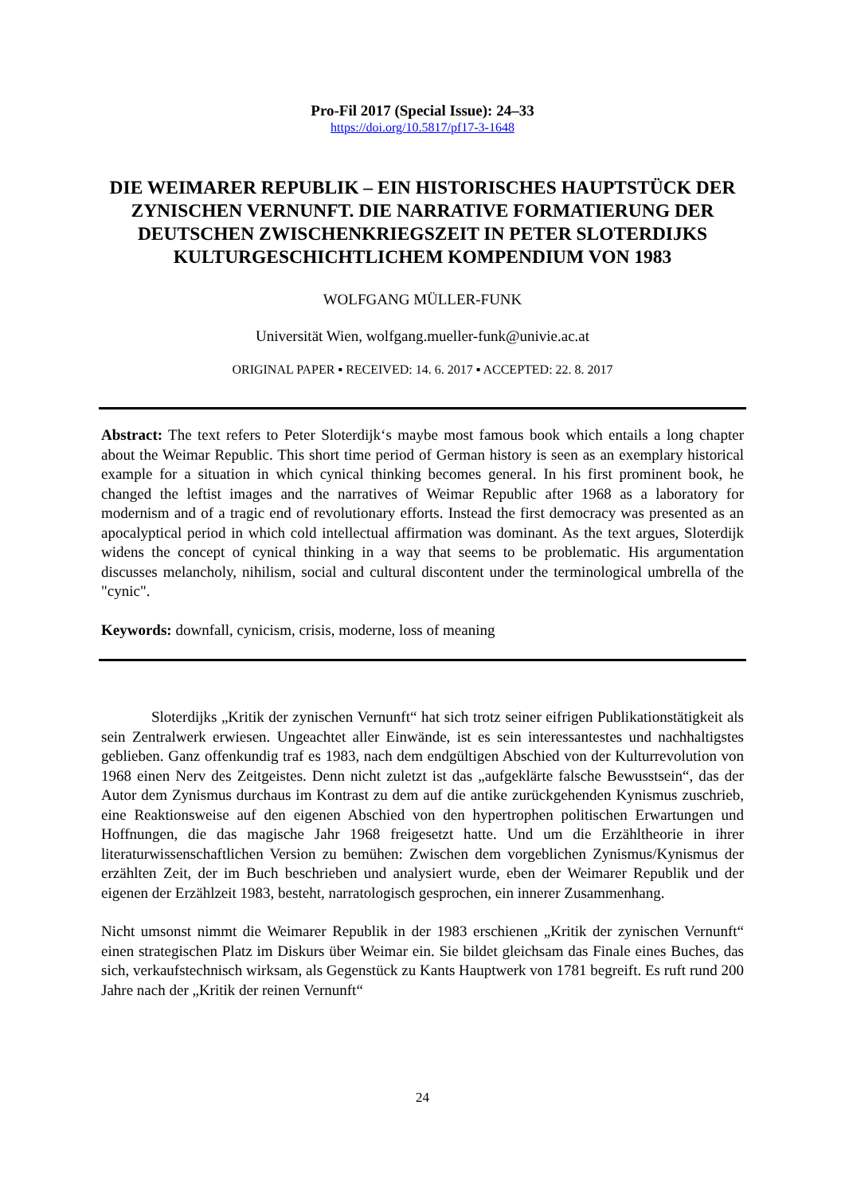Pro-Fil 2017 (Special Issue): 24–33
https://doi.org/10.5817/pf17-3-1648
DIE WEIMARER REPUBLIK – EIN HISTORISCHES HAUPTSTÜCK DER ZYNISCHEN VERNUNFT. DIE NARRATIVE FORMATIERUNG DER DEUTSCHEN ZWISCHENKRIEGSZEIT IN PETER SLOTERDIJKS KULTURGESCHICHTLICHEM KOMPENDIUM VON 1983
WOLFGANG MÜLLER-FUNK
Universität Wien, wolfgang.mueller-funk@univie.ac.at
ORIGINAL PAPER ▪ RECEIVED: 14. 6. 2017 ▪ ACCEPTED: 22. 8. 2017
Abstract: The text refers to Peter Sloterdijk‘s maybe most famous book which entails a long chapter about the Weimar Republic. This short time period of German history is seen as an exemplary historical example for a situation in which cynical thinking becomes general. In his first prominent book, he changed the leftist images and the narratives of Weimar Republic after 1968 as a laboratory for modernism and of a tragic end of revolutionary efforts. Instead the first democracy was presented as an apocalyptical period in which cold intellectual affirmation was dominant. As the text argues, Sloterdijk widens the concept of cynical thinking in a way that seems to be problematic. His argumentation discusses melancholy, nihilism, social and cultural discontent under the terminological umbrella of the "cynic".
Keywords: downfall, cynicism, crisis, moderne, loss of meaning
Sloterdijks „Kritik der zynischen Vernunft“ hat sich trotz seiner eifrigen Publikationstätigkeit als sein Zentralwerk erwiesen. Ungeachtet aller Einwände, ist es sein interessantestes und nachhaltigstes geblieben. Ganz offenkundig traf es 1983, nach dem endgültigen Abschied von der Kulturrevolution von 1968 einen Nerv des Zeitgeistes. Denn nicht zuletzt ist das „aufgeklärte falsche Bewusstsein“, das der Autor dem Zynismus durchaus im Kontrast zu dem auf die antike zurückgehenden Kynismus zuschrieb, eine Reaktionsweise auf den eigenen Abschied von den hypertrophen politischen Erwartungen und Hoffnungen, die das magische Jahr 1968 freigesetzt hatte. Und um die Erzähltheorie in ihrer literaturwissenschaftlichen Version zu bemühen: Zwischen dem vorgeblichen Zynismus/Kynismus der erzählten Zeit, der im Buch beschrieben und analysiert wurde, eben der Weimarer Republik und der eigenen der Erzählzeit 1983, besteht, narratologisch gesprochen, ein innerer Zusammenhang.
Nicht umsonst nimmt die Weimarer Republik in der 1983 erschienen „Kritik der zynischen Vernunft“ einen strategischen Platz im Diskurs über Weimar ein. Sie bildet gleichsam das Finale eines Buches, das sich, verkaufstechnisch wirksam, als Gegenstück zu Kants Hauptwerk von 1781 begreift. Es ruft rund 200 Jahre nach der „Kritik der reinen Vernunft“
24